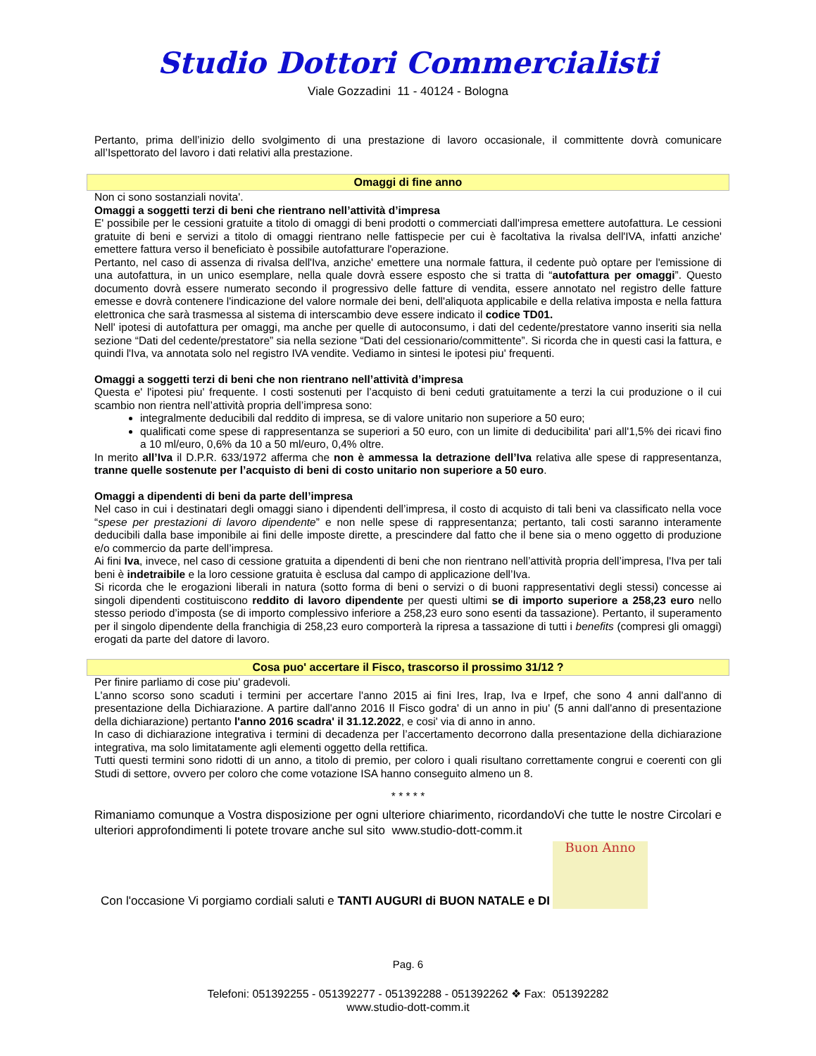Studio Dottori Commercialisti
Viale Gozzadini 11 - 40124 - Bologna
Pertanto, prima dell’inizio dello svolgimento di una prestazione di lavoro occasionale, il committente dovrà comunicare all’Ispettorato del lavoro i dati relativi alla prestazione.
Omaggi di fine anno
Non ci sono sostanziali novita'.
Omaggi a soggetti terzi di beni che rientrano nell’attività d’impresa
E' possibile per le cessioni gratuite a titolo di omaggi di beni prodotti o commerciati dall'impresa emettere autofattura. Le cessioni gratuite di beni e servizi a titolo di omaggi rientrano nelle fattispecie per cui è facoltativa la rivalsa dell'IVA, infatti anziche' emettere fattura verso il beneficiato è possibile autofatturare l'operazione.
Pertanto, nel caso di assenza di rivalsa dell'Iva, anziche' emettere una normale fattura, il cedente può optare per l'emissione di una autofattura, in un unico esemplare, nella quale dovrà essere esposto che si tratta di “autofattura per omaggi”. Questo documento dovrà essere numerato secondo il progressivo delle fatture di vendita, essere annotato nel registro delle fatture emesse e dovrà contenere l'indicazione del valore normale dei beni, dell'aliquota applicabile e della relativa imposta e nella fattura elettronica che sarà trasmessa al sistema di interscambio deve essere indicato il codice TD01.
Nell' ipotesi di autofattura per omaggi, ma anche per quelle di autoconsumo, i dati del cedente/prestatore vanno inseriti sia nella sezione “Dati del cedente/prestatore” sia nella sezione “Dati del cessionario/committente”. Si ricorda che in questi casi la fattura, e quindi l'Iva, va annotata solo nel registro IVA vendite. Vediamo in sintesi le ipotesi piu' frequenti.
Omaggi a soggetti terzi di beni che non rientrano nell’attività d’impresa
Questa e' l'ipotesi piu' frequente. I costi sostenuti per l’acquisto di beni ceduti gratuitamente a terzi la cui produzione o il cui scambio non rientra nell’attività propria dell’impresa sono:
integralmente deducibili dal reddito di impresa, se di valore unitario non superiore a 50 euro;
qualificati come spese di rappresentanza se superiori a 50 euro, con un limite di deducibilita' pari all'1,5% dei ricavi fino a 10 ml/euro, 0,6% da 10 a 50 ml/euro, 0,4% oltre.
In merito all’Iva il D.P.R. 633/1972 afferma che non è ammessa la detrazione dell’Iva relativa alle spese di rappresentanza, tranne quelle sostenute per l’acquisto di beni di costo unitario non superiore a 50 euro.
Omaggi a dipendenti di beni da parte dell’impresa
Nel caso in cui i destinatari degli omaggi siano i dipendenti dell’impresa, il costo di acquisto di tali beni va classificato nella voce “spese per prestazioni di lavoro dipendente” e non nelle spese di rappresentanza; pertanto, tali costi saranno interamente deducibili dalla base imponibile ai fini delle imposte dirette, a prescindere dal fatto che il bene sia o meno oggetto di produzione e/o commercio da parte dell’impresa.
Ai fini Iva, invece, nel caso di cessione gratuita a dipendenti di beni che non rientrano nell’attività propria dell’impresa, l'Iva per tali beni è indetraibile e la loro cessione gratuita è esclusa dal campo di applicazione dell’Iva.
Si ricorda che le erogazioni liberali in natura (sotto forma di beni o servizi o di buoni rappresentativi degli stessi) concesse ai singoli dipendenti costituiscono reddito di lavoro dipendente per questi ultimi se di importo superiore a 258,23 euro nello stesso periodo d’imposta (se di importo complessivo inferiore a 258,23 euro sono esenti da tassazione). Pertanto, il superamento per il singolo dipendente della franchigia di 258,23 euro comporterà la ripresa a tassazione di tutti i benefits (compresi gli omaggi) erogati da parte del datore di lavoro.
Cosa puo' accertare il Fisco, trascorso il prossimo 31/12 ?
Per finire parliamo di cose piu' gradevoli.
L'anno scorso sono scaduti i termini per accertare l'anno 2015 ai fini Ires, Irap, Iva e Irpef, che sono 4 anni dall'anno di presentazione della Dichiarazione. A partire dall'anno 2016 Il Fisco godra' di un anno in piu' (5 anni dall'anno di presentazione della dichiarazione) pertanto l'anno 2016 scadra' il 31.12.2022, e cosi' via di anno in anno.
In caso di dichiarazione integrativa i termini di decadenza per l’accertamento decorrono dalla presentazione della dichiarazione integrativa, ma solo limitatamente agli elementi oggetto della rettifica.
Tutti questi termini sono ridotti di un anno, a titolo di premio, per coloro i quali risultano correttamente congrui e coerenti con gli Studi di settore, ovvero per coloro che come votazione ISA hanno conseguito almeno un 8.
* * * * *
Rimaniamo comunque a Vostra disposizione per ogni ulteriore chiarimento, ricordandoVi che tutte le nostre Circolari e ulteriori approfondimenti li potete trovare anche sul sito www.studio-dott-comm.it
Con l'occasione Vi porgiamo cordiali saluti e TANTI AUGURI di BUON NATALE e DI
Buon Anno
Pag. 6
Telefoni: 051392255 - 051392277 - 051392288 - 051392262 ❖ Fax: 051392282
www.studio-dott-comm.it